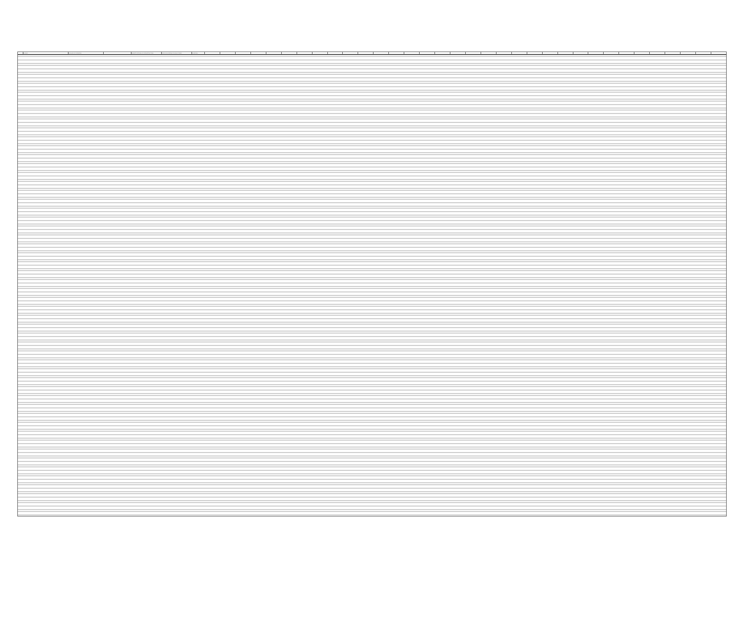| | AGUIRRE | AUXILIAR DE FONTANERIA | | GABINETE INTEGRAL DE INFRAESTRUCTURA | DIRECCION GENERAL DE AGUA POTABLE | QUINCENAL | | | | | | | | | | | | | | | | | | | | | | | | | | | | | | | | | | |